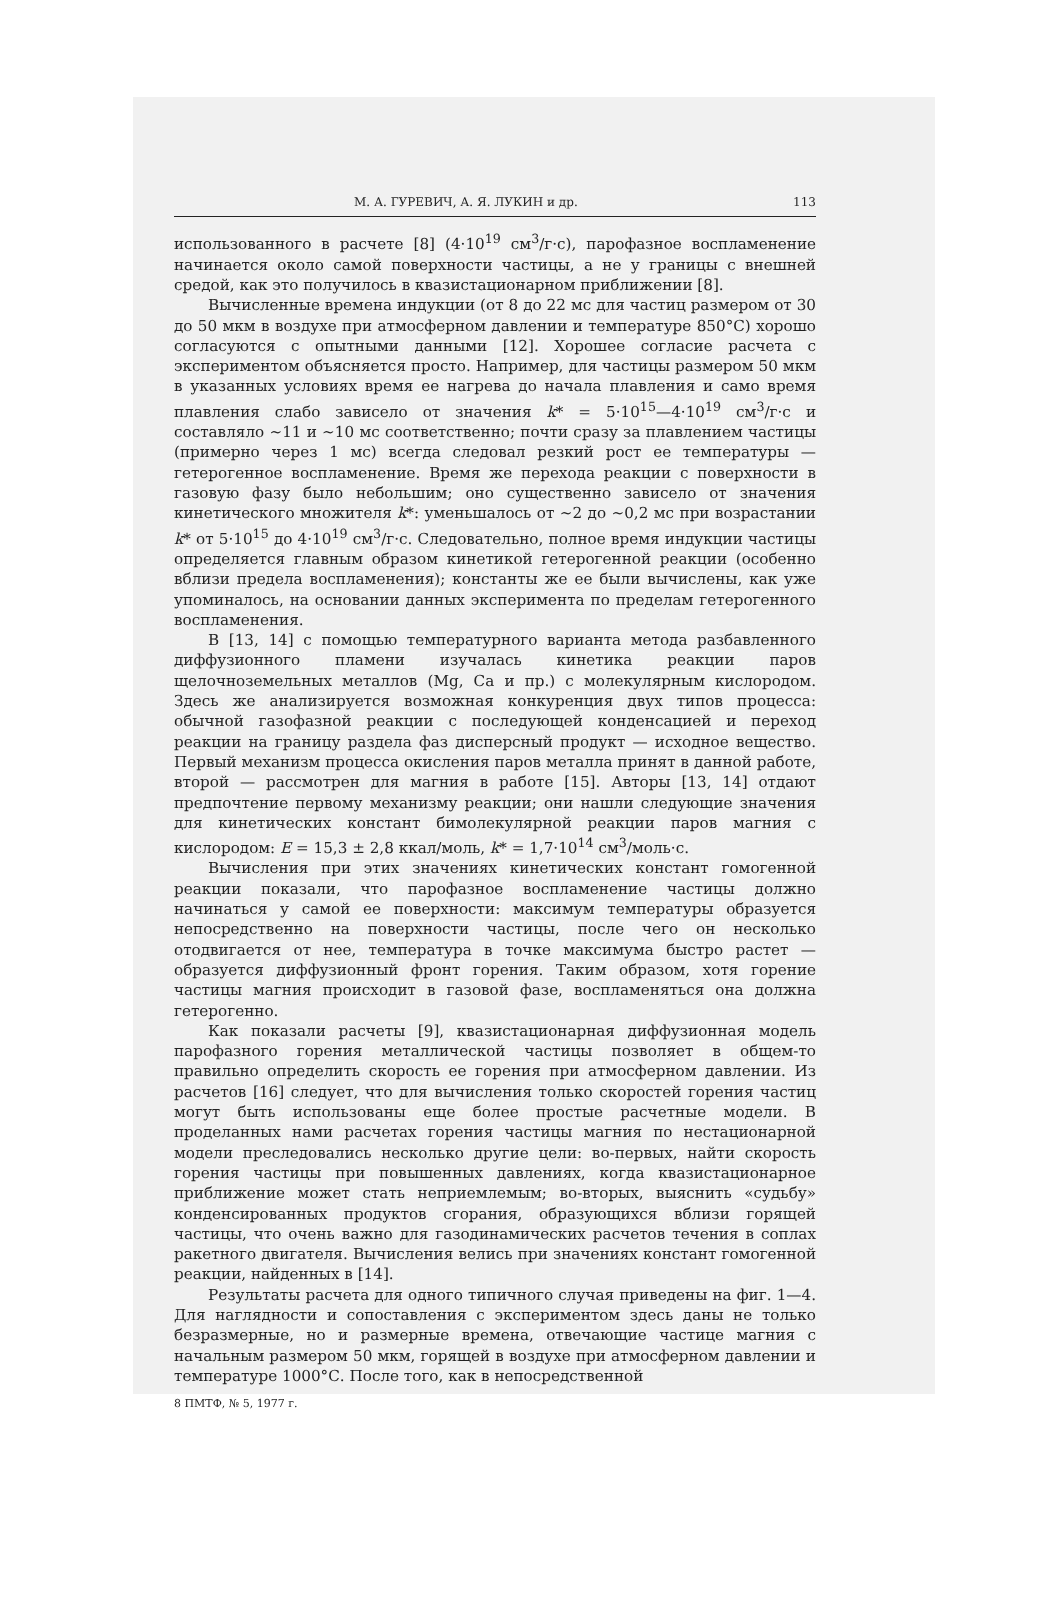М. А. ГУРЕВИЧ, А. Я. ЛУКИН и др. 113
использованного в расчете [8] (4·10<sup>19</sup> см<sup>3</sup>/г·с), парофазное воспламенение начинается около самой поверхности частицы, а не у границы с внешней средой, как это получилось в квазистационарном приближении [8].
Вычисленные времена индукции (от 8 до 22 мс для частиц размером от 30 до 50 мкм в воздухе при атмосферном давлении и температуре 850°С) хорошо согласуются с опытными данными [12]. Хорошее согласие расчета с экспериментом объясняется просто. Например, для частицы размером 50 мкм в указанных условиях время ее нагрева до начала плавления и само время плавления слабо зависело от значения k* = 5·10<sup>15</sup>—4·10<sup>19</sup> см<sup>3</sup>/г·с и составляло ~11 и ~10 мс соответственно; почти сразу за плавлением частицы (примерно через 1 мс) всегда следовал резкий рост ее температуры — гетерогенное воспламенение. Время же перехода реакции с поверхности в газовую фазу было небольшим; оно существенно зависело от значения кинетического множителя k*: уменьшалось от ~2 до ~0,2 мс при возрастании k* от 5·10<sup>15</sup> до 4·10<sup>19</sup> см<sup>3</sup>/г·с. Следовательно, полное время индукции частицы определяется главным образом кинетикой гетерогенной реакции (особенно вблизи предела воспламенения); константы же ее были вычислены, как уже упоминалось, на основании данных эксперимента по пределам гетерогенного воспламенения.
В [13, 14] с помощью температурного варианта метода разбавленного диффузионного пламени изучалась кинетика реакции паров щелочноземельных металлов (Mg, Ca и пр.) с молекулярным кислородом. Здесь же анализируется возможная конкуренция двух типов процесса: обычной газофазной реакции с последующей конденсацией и переход реакции на границу раздела фаз дисперсный продукт — исходное вещество. Первый механизм процесса окисления паров металла принят в данной работе, второй — рассмотрен для магния в работе [15]. Авторы [13, 14] отдают предпочтение первому механизму реакции; они нашли следующие значения для кинетических констант бимолекулярной реакции паров магния с кислородом: E = 15,3 ± 2,8 ккал/моль, k* = 1,7·10<sup>14</sup> см<sup>3</sup>/моль·с.
Вычисления при этих значениях кинетических констант гомогенной реакции показали, что парофазное воспламенение частицы должно начинаться у самой ее поверхности: максимум температуры образуется непосредственно на поверхности частицы, после чего он несколько отодвигается от нее, температура в точке максимума быстро растет — образуется диффузионный фронт горения. Таким образом, хотя горение частицы магния происходит в газовой фазе, воспламеняться она должна гетерогенно.
Как показали расчеты [9], квазистационарная диффузионная модель парофазного горения металлической частицы позволяет в общем-то правильно определить скорость ее горения при атмосферном давлении. Из расчетов [16] следует, что для вычисления только скоростей горения частиц могут быть использованы еще более простые расчетные модели. В проделанных нами расчетах горения частицы магния по нестационарной модели преследовались несколько другие цели: во-первых, найти скорость горения частицы при повышенных давлениях, когда квазистационарное приближение может стать неприемлемым; во-вторых, выяснить «судьбу» конденсированных продуктов сгорания, образующихся вблизи горящей частицы, что очень важно для газодинамических расчетов течения в соплах ракетного двигателя. Вычисления велись при значениях констант гомогенной реакции, найденных в [14].
Результаты расчета для одного типичного случая приведены на фиг. 1—4. Для наглядности и сопоставления с экспериментом здесь даны не только безразмерные, но и размерные времена, отвечающие частице магния с начальным размером 50 мкм, горящей в воздухе при атмосферном давлении и температуре 1000°С. После того, как в непосредственной
8 ПМТФ, № 5, 1977 г.